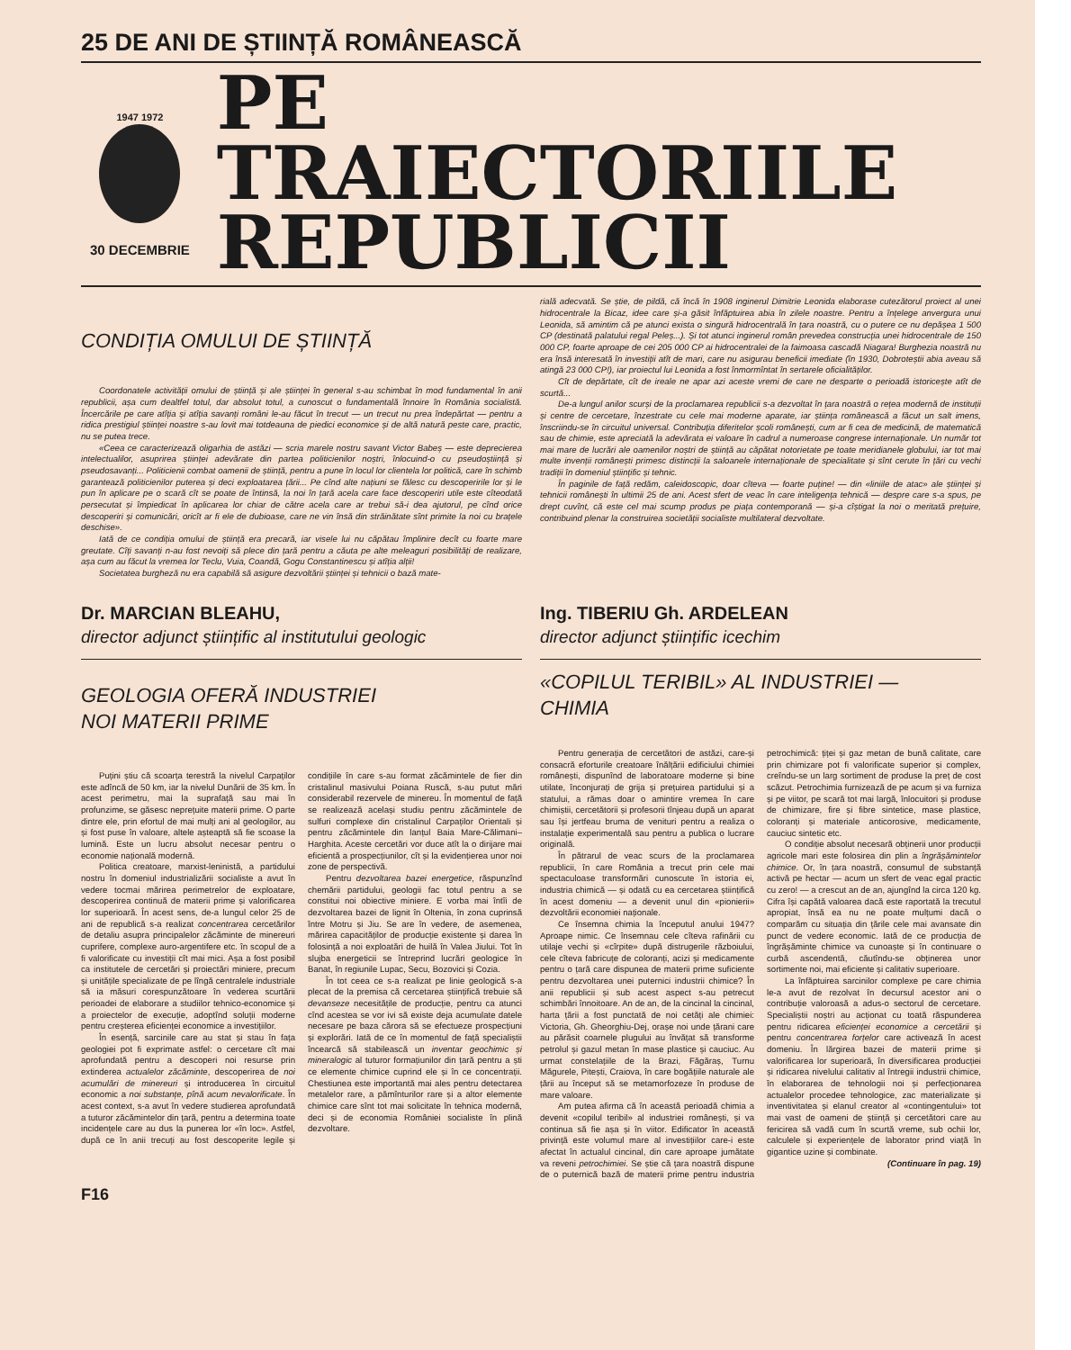25 DE ANI DE ȘTIINȚĂ ROMÂNEASCĂ
1947 1972
30 DECEMBRIE
PE TRAIECTORIILE
REPUBLICII
CONDIȚIA OMULUI DE ȘTIINȚĂ
Coordonatele activității omului de știință și ale științei în general s-au schimbat în mod fundamental în anii republicii, așa cum dealtfel totul, dar absolut totul, a cunoscut o fundamentală înnoire în România socialistă. Încercările pe care atîția și atîția savanți români le-au făcut în trecut — un trecut nu prea îndepărtat — pentru a ridica prestigiul științei noastre s-au lovit mai totdeauna de piedici economice și de altă natură peste care, practic, nu se putea trece.
«Ceea ce caracterizează oligarhia de astăzi — scria marele nostru savant Victor Babeș — este deprecierea intelectualilor, asuprirea științei adevărate din partea politicienilor noștri, înlocuind-o cu pseudoștiință și pseudosavanți... Politicienii combat oamenii de știință, pentru a pune în locul lor clientela lor politică, care în schimb garantează politicienilor puterea și deci exploatarea țării... Pe cînd alte națiuni se fălesc cu descoperirile lor și le pun în aplicare pe o scară cît se poate de întinsă, la noi în țară acela care face descoperiri utile este cîteodată persecutat și împiedicat în aplicarea lor chiar de către acela care ar trebui să-i dea ajutorul, pe cînd orice descoperiri și comunicări, oricît ar fi ele de dubioase, care ne vin însă din străinătate sînt primite la noi cu brațele deschise».
Iată de ce condiția omului de știință era precară, iar visele lui nu căpătau împlinire decît cu foarte mare greutate. Cîți savanți n-au fost nevoiți să plece din țară pentru a căuta pe alte meleaguri posibilități de realizare, așa cum au făcut la vremea lor Teclu, Vuia, Coandă, Gogu Constantinescu și atîția alții!
Societatea burgheză nu era capabilă să asigure dezvoltării științei și tehnicii o bază mate-
rială adecvată. Se știe, de pildă, că încă în 1908 inginerul Dimitrie Leonida elaborase cutezătorul proiect al unei hidrocentrale la Bicaz, idee care și-a găsit înfăptuirea abia în zilele noastre. Pentru a înțelege anvergura unui Leonida, să amintim că pe atunci exista o singură hidrocentrală în țara noastră, cu o putere ce nu depășea 1 500 CP (destinată palatului regal Peleș...). Și tot atunci inginerul român prevedea construcția unei hidrocentrale de 150 000 CP, foarte aproape de cei 205 000 CP ai hidrocentralei de la faimoasa cascadă Niagara! Burghezia noastră nu era însă interesată în investiții atît de mari, care nu asigurau beneficii imediate (în 1930, Dobroteștii abia aveau să atingă 23 000 CP!), iar proiectul lui Leonida a fost înmormîntat în sertarele oficialităților.
Cît de depărtate, cît de ireale ne apar azi aceste vremi de care ne desparte o perioadă istoricește atît de scurtă...
De-a lungul anilor scurși de la proclamarea republicii s-a dezvoltat în țara noastră o rețea modernă de instituții și centre de cercetare, înzestrate cu cele mai moderne aparate, iar știința românească a făcut un salt imens, înscriindu-se în circuitul universal. Contribuția diferitelor școli românești, cum ar fi cea de medicină, de matematică sau de chimie, este apreciată la adevărata ei valoare în cadrul a numeroase congrese internaționale. Un număr tot mai mare de lucrări ale oamenilor noștri de știință au căpătat notorietate pe toate meridianele globului, iar tot mai multe invenții românești primesc distincții la saloanele internaționale de specialitate și sînt cerute în țări cu vechi tradiții în domeniul științific și tehnic.
În paginile de față redăm, caleidoscopic, doar cîteva — foarte puține! — din «liniile de atac» ale științei și tehnicii românești în ultimii 25 de ani. Acest sfert de veac în care inteligența tehnică — despre care s-a spus, pe drept cuvînt, că este cel mai scump produs pe piața contemporană — și-a cîștigat la noi o meritată prețuire, contribuind plenar la construirea societății socialiste multilateral dezvoltate.
Dr. MARCIAN BLEAHU,
director adjunct științific al institutului geologic
GEOLOGIA OFERĂ INDUSTRIEI
NOI MATERII PRIME
Puțini știu că scoarța terestră la nivelul Carpaților este adîncă de 50 km, iar la nivelul Dunării de 35 km. În acest perimetru, mai la suprafață sau mai în profunzime, se găsesc neprețuite materii prime. O parte dintre ele, prin efortul de mai mulți ani al geologilor, au și fost puse în valoare, altele așteaptă să fie scoase la lumină. Este un lucru absolut necesar pentru o economie națională modernă.
Politica creatoare, marxist-leninistă, a partidului nostru în domeniul industrializării socialiste a avut în vedere tocmai mărirea perimetrelor de exploatare, descoperirea continuă de materii prime și valorificarea lor superioară. În acest sens, de-a lungul celor 25 de ani de republică s-a realizat concentrarea cercetărilor de detaliu asupra principalelor zăcăminte de minereuri cuprifere, complexe auro-argentifere etc. în scopul de a fi valorificate cu investiții cît mai mici. Așa a fost posibil ca institutele de cercetări și proiectări miniere, precum și unitățile specializate de pe lîngă centralele industriale să ia măsuri corespunzătoare în vederea scurtării perioadei de elaborare a studiilor tehnico-economice și a proiectelor de execuție, adoptînd soluții moderne pentru creșterea eficienței economice a investițiilor.
În esență, sarcinile care au stat și stau în fața geologiei pot fi exprimate astfel: o cercetare cît mai aprofundată pentru a descoperi noi resurse prin extinderea actualelor zăcăminte, descoperirea de noi acumulări de minereuri și introducerea în circuitul economic a noi substanțe, pînă acum nevalorificate. În acest context, s-a avut în vedere studierea aprofundată a tuturor zăcămintelor din țară, pentru a determina toate incidențele care au dus la punerea lor «în loc». Astfel, după ce în anii trecuți au fost descoperite legile și condițiile în care s-au format zăcămintele de fier din cristalinul masivului Poiana Ruscă, s-au putut mări considerabil rezervele de minereu. În momentul de față se realizează același studiu pentru zăcămintele de sulfuri complexe din cristalinul Carpaților Orientali și pentru zăcămintele din lanțul Baia Mare-Călimani–Harghita. Aceste cercetări vor duce atît la o dirijare mai eficientă a prospecțiunilor, cît și la evidențierea unor noi zone de perspectivă.
Pentru dezvoltarea bazei energetice, răspunzînd chemării partidului, geologii fac totul pentru a se constitui noi obiective miniere. E vorba mai întîi de dezvoltarea bazei de lignit în Oltenia, în zona cuprinsă între Motru și Jiu. Se are în vedere, de asemenea, mărirea capacităților de producție existente și darea în folosință a noi exploatări de huilă în Valea Jiului. Tot în slujba energeticii se întreprind lucrări geologice în Banat, în regiunile Lupac, Secu, Bozovici și Cozia.
În tot ceea ce s-a realizat pe linie geologică s-a plecat de la premisa că cercetarea științifică trebuie să devanseze necesitățile de producție, pentru ca atunci cînd acestea se vor ivi să existe deja acumulate datele necesare pe baza cărora să se efectueze prospecțiuni și explorări. Iată de ce în momentul de față specialiștii încearcă să stabilească un inventar geochimic și mineralogic al tuturor formațiunilor din țară pentru a ști ce elemente chimice cuprind ele și în ce concentrații. Chestiunea este importantă mai ales pentru detectarea metalelor rare, a pămînturilor rare și a altor elemente chimice care sînt tot mai solicitate în tehnica modernă, deci și de economia României socialiste în plină dezvoltare.
Ing. TIBERIU Gh. ARDELEAN
director adjunct științific icechim
«COPILUL TERIBIL» AL INDUSTRIEI —
CHIMIA
Pentru generația de cercetători de astăzi, care-și consacră eforturile creatoare înălțării edificiului chimiei românești, dispunînd de laboratoare moderne și bine utilate, înconjurați de grija și prețuirea partidului și a statului, a rămas doar o amintire vremea în care chimiștii, cercetătorii și profesorii tînjeau după un aparat sau își jertfeau bruma de venituri pentru a realiza o instalație experimentală sau pentru a publica o lucrare originală.
În pătrarul de veac scurs de la proclamarea republicii, în care România a trecut prin cele mai spectaculoase transformări cunoscute în istoria ei, industria chimică — și odată cu ea cercetarea științifică în acest domeniu — a devenit unul din «pionierii» dezvoltării economiei naționale.
Ce însemna chimia la începutul anului 1947? Aproape nimic. Ce însemnau cele cîteva rafinării cu utilaje vechi și «cîrpite» după distrugerile războiului, cele cîteva fabricuțe de coloranți, acizi și medicamente pentru o țară care dispunea de materii prime suficiente pentru dezvoltarea unei puternici industrii chimice? În anii republicii și sub acest aspect s-au petrecut schimbări înnoitoare. An de an, de la cincinal la cincinal, harta țării a fost punctată de noi cetăți ale chimiei: Victoria, Gh. Gheorghiu-Dej, orașe noi unde țărani care au părăsit coarnele plugului au învățat să transforme petrolul și gazul metan în mase plastice și cauciuc. Au urmat constelațiile de la Brazi, Făgăraș, Turnu Măgurele, Pitești, Craiova, în care bogățiile naturale ale țării au început să se metamorfozeze în produse de mare valoare.
Am putea afirma că în această perioadă chimia a devenit «copilul teribil» al industriei românești, și va continua să fie așa și în viitor. Edificator în această privință este volumul mare al investițiilor care-i este afectat în actualul cincinal, din care aproape jumătate va reveni petrochimiei. Se știe că țara noastră dispune de o puternică bază de materii prime pentru industria petrochimică: țiței și gaz metan de bună calitate, care prin chimizare pot fi valorificate superior și complex, creîndu-se un larg sortiment de produse la preț de cost scăzut. Petrochimia furnizează de pe acum și va furniza și pe viitor, pe scară tot mai largă, înlocuitori și produse de chimizare, fire și fibre sintetice, mase plastice, coloranți și materiale anticorosive, medicamente, cauciuc sintetic etc.
O condiție absolut necesară obținerii unor producții agricole mari este folosirea din plin a îngrășămintelor chimice. Or, în țara noastră, consumul de substanță activă pe hectar — acum un sfert de veac egal practic cu zero! — a crescut an de an, ajungînd la circa 120 kg. Cifra își capătă valoarea dacă este raportată la trecutul apropiat, însă ea nu ne poate mulțumi dacă o comparăm cu situația din țările cele mai avansate din punct de vedere economic. Iată de ce producția de îngrășăminte chimice va cunoaște și în continuare o curbă ascendentă, căutîndu-se obținerea unor sortimente noi, mai eficiente și calitativ superioare.
La înfăptuirea sarcinilor complexe pe care chimia le-a avut de rezolvat în decursul acestor ani o contribuție valoroasă a adus-o sectorul de cercetare. Specialiștii noștri au acționat cu toată răspunderea pentru ridicarea eficienței economice a cercetării și pentru concentrarea forțelor care activează în acest domeniu. În lărgirea bazei de materii prime și valorificarea lor superioară, în diversificarea producției și ridicarea nivelului calitativ al întregii industrii chimice, în elaborarea de tehnologii noi și perfecționarea actualelor procedee tehnologice, zac materializate și inventivitatea și elanul creator al «contingentului» tot mai vast de oameni de știință și cercetători care au fericirea să vadă cum în scurtă vreme, sub ochii lor, calculele și experiențele de laborator prind viață în gigantice uzine și combinate.
(Continuare în pag. 19)
F16